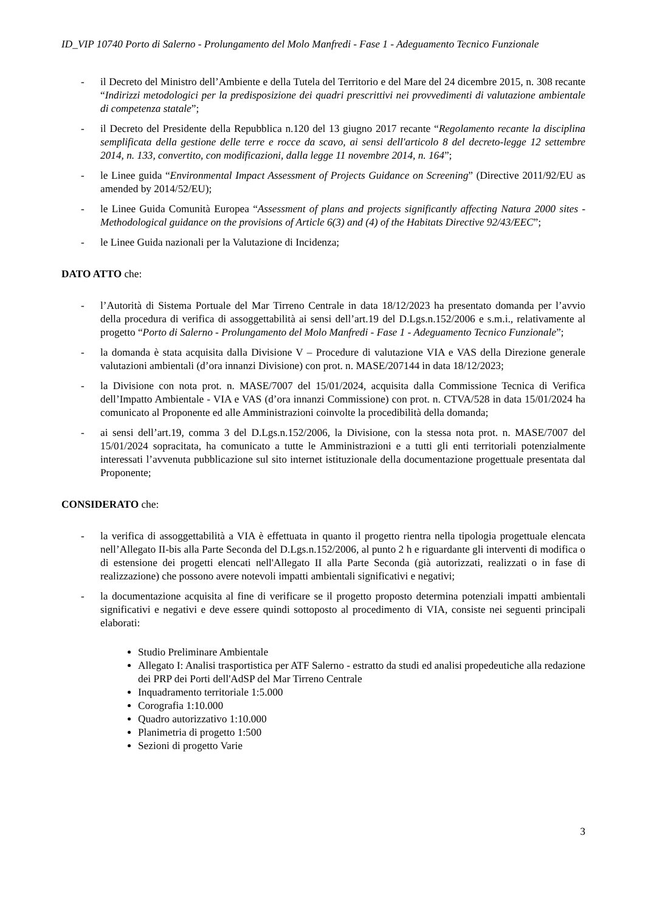ID_VIP 10740 Porto di Salerno - Prolungamento del Molo Manfredi - Fase 1 - Adeguamento Tecnico Funzionale
- il Decreto del Ministro dell’Ambiente e della Tutela del Territorio e del Mare del 24 dicembre 2015, n. 308 recante “Indirizzi metodologici per la predisposizione dei quadri prescrittivi nei provvedimenti di valutazione ambientale di competenza statale”;
- il Decreto del Presidente della Repubblica n.120 del 13 giugno 2017 recante “Regolamento recante la disciplina semplificata della gestione delle terre e rocce da scavo, ai sensi dell'articolo 8 del decreto-legge 12 settembre 2014, n. 133, convertito, con modificazioni, dalla legge 11 novembre 2014, n. 164”;
- le Linee guida “Environmental Impact Assessment of Projects Guidance on Screening” (Directive 2011/92/EU as amended by 2014/52/EU);
- le Linee Guida Comunità Europea “Assessment of plans and projects significantly affecting Natura 2000 sites - Methodological guidance on the provisions of Article 6(3) and (4) of the Habitats Directive 92/43/EEC”;
- le Linee Guida nazionali per la Valutazione di Incidenza;
DATO ATTO che:
- l’Autorità di Sistema Portuale del Mar Tirreno Centrale in data 18/12/2023 ha presentato domanda per l’avvio della procedura di verifica di assoggettabilità ai sensi dell’art.19 del D.Lgs.n.152/2006 e s.m.i., relativamente al progetto “Porto di Salerno - Prolungamento del Molo Manfredi - Fase 1 - Adeguamento Tecnico Funzionale”;
- la domanda è stata acquisita dalla Divisione V – Procedure di valutazione VIA e VAS della Direzione generale valutazioni ambientali (d’ora innanzi Divisione) con prot. n. MASE/207144 in data 18/12/2023;
- la Divisione con nota prot. n. MASE/7007 del 15/01/2024, acquisita dalla Commissione Tecnica di Verifica dell’Impatto Ambientale - VIA e VAS (d’ora innanzi Commissione) con prot. n. CTVA/528 in data 15/01/2024 ha comunicato al Proponente ed alle Amministrazioni coinvolte la procedibilità della domanda;
- ai sensi dell’art.19, comma 3 del D.Lgs.n.152/2006, la Divisione, con la stessa nota prot. n. MASE/7007 del 15/01/2024 sopracitata, ha comunicato a tutte le Amministrazioni e a tutti gli enti territoriali potenzialmente interessati l’avvenuta pubblicazione sul sito internet istituzionale della documentazione progettuale presentata dal Proponente;
CONSIDERATO che:
- la verifica di assoggettabilità a VIA è effettuata in quanto il progetto rientra nella tipologia progettuale elencata nell’Allegato II-bis alla Parte Seconda del D.Lgs.n.152/2006, al punto 2 h e riguardante gli interventi di modifica o di estensione dei progetti elencati nell'Allegato II alla Parte Seconda (già autorizzati, realizzati o in fase di realizzazione) che possono avere notevoli impatti ambientali significativi e negativi;
- la documentazione acquisita al fine di verificare se il progetto proposto determina potenziali impatti ambientali significativi e negativi e deve essere quindi sottoposto al procedimento di VIA, consiste nei seguenti principali elaborati:
Studio Preliminare Ambientale
Allegato I: Analisi trasportistica per ATF Salerno - estratto da studi ed analisi propedeutiche alla redazione dei PRP dei Porti dell'AdSP del Mar Tirreno Centrale
Inquadramento territoriale 1:5.000
Corografia 1:10.000
Quadro autorizzativo 1:10.000
Planimetria di progetto 1:500
Sezioni di progetto Varie
3